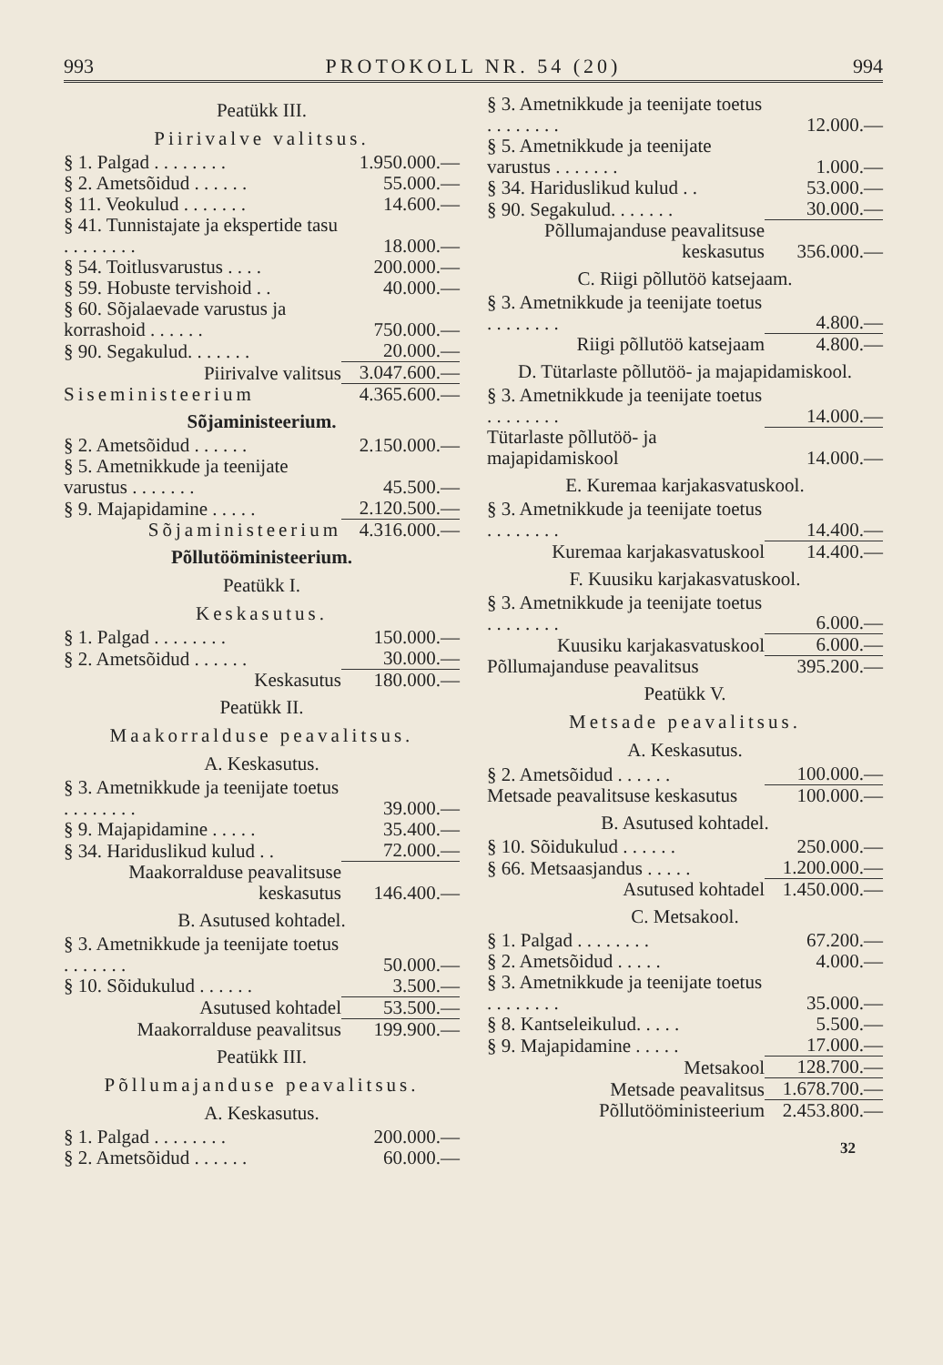993 PROTOKOLL NR. 54 (20) 994
Peatükk III.
Piirivalve valitsus.
| § 1. Palgad . . . . . . . . | 1.950.000.— |
| § 2. Ametsõidud . . . . . . | 55.000.— |
| § 11. Veokulud . . . . . . . | 14.600.— |
| § 41. Tunnistajate ja ekspertide tasu . . . . . . . . | 18.000.— |
| § 54. Toitlusvarustus . . . . | 200.000.— |
| § 59. Hobuste tervishoid . . | 40.000.— |
| § 60. Sõjalaevade varustus ja korrashoid . . . . . . | 750.000.— |
| § 90. Segakulud. . . . . . . | 20.000.— |
| Piirivalve valitsus | 3.047.600.— |
| Siseministeerium | 4.365.600.— |
Sõjaministeerium.
| § 2. Ametsõidud . . . . . . | 2.150.000.— |
| § 5. Ametnikkude ja teenijate varustus . . . . . . . | 45.500.— |
| § 9. Majapidamine . . . . . | 2.120.500.— |
| Sõjaministeerium | 4.316.000.— |
Põllutööministeerium.
Peatükk I.
Keskasutus.
| § 1. Palgad . . . . . . . . | 150.000.— |
| § 2. Ametsõidud . . . . . . | 30.000.— |
| Keskasutus | 180.000.— |
Peatükk II.
Maakorralduse peavalitsus.
A. Keskasutus.
| § 3. Ametnikkude ja teenijate toetus . . . . . . . . | 39.000.— |
| § 9. Majapidamine . . . . . | 35.400.— |
| § 34. Hariduslikud kulud . . | 72.000.— |
| Maakorralduse peavalitsuse keskasutus | 146.400.— |
B. Asutused kohtadel.
| § 3. Ametnikkude ja teenijate toetus . . . . . . . | 50.000.— |
| § 10. Sõidukulud . . . . . . | 3.500.— |
| Asutused kohtadel | 53.500.— |
| Maakorralduse peavalitsus | 199.900.— |
Peatükk III.
Põllumajanduse peavalitsus.
A. Keskasutus.
| § 1. Palgad . . . . . . . . | 200.000.— |
| § 2. Ametsõidud . . . . . . | 60.000.— |
| § 3. Ametnikkude ja teenijate toetus . . . . . . . . | 12.000.— |
| § 5. Ametnikkude ja teenijate varustus . . . . . . . | 1.000.— |
| § 34. Hariduslikud kulud . . | 53.000.— |
| § 90. Segakulud. . . . . . . | 30.000.— |
| Põllumajanduse peavalitsuse keskasutus | 356.000.— |
C. Riigi põllutöö katsejaam.
| § 3. Ametnikkude ja teenijate toetus . . . . . . . . | 4.800.— |
| Riigi põllutöö katsejaam | 4.800.— |
D. Tütarlaste põllutöö- ja majapidamiskool.
| § 3. Ametnikkude ja teenijate toetus . . . . . . . . | 14.000.— |
| Tütarlaste põllutöö- ja majapidamiskool | 14.000.— |
E. Kuremaa karjakasvatuskool.
| § 3. Ametnikkude ja teenijate toetus . . . . . . . . | 14.400.— |
| Kuremaa karjakasvatuskool | 14.400.— |
F. Kuusiku karjakasvatuskool.
| § 3. Ametnikkude ja teenijate toetus . . . . . . . . | 6.000.— |
| Kuusiku karjakasvatuskool | 6.000.— |
| Põllumajanduse peavalitsus | 395.200.— |
Peatükk V.
Metsade peavalitsus.
A. Keskasutus.
| § 2. Ametsõidud . . . . . . | 100.000.— |
| Metsade peavalitsuse keskasutus | 100.000.— |
B. Asutused kohtadel.
| § 10. Sõidukulud . . . . . . | 250.000.— |
| § 66. Metsaasjandus . . . . . | 1.200.000.— |
| Asutused kohtadel | 1.450.000.— |
C. Metsakool.
| § 1. Palgad . . . . . . . . | 67.200.— |
| § 2. Ametsõidud . . . . . | 4.000.— |
| § 3. Ametnikkude ja teenijate toetus . . . . . . . . | 35.000.— |
| § 8. Kantseleikulud. . . . . | 5.500.— |
| § 9. Majapidamine . . . . . | 17.000.— |
| Metsakool | 128.700.— |
| Metsade peavalitsus | 1.678.700.— |
| Põllutööministeerium | 2.453.800.— |
32